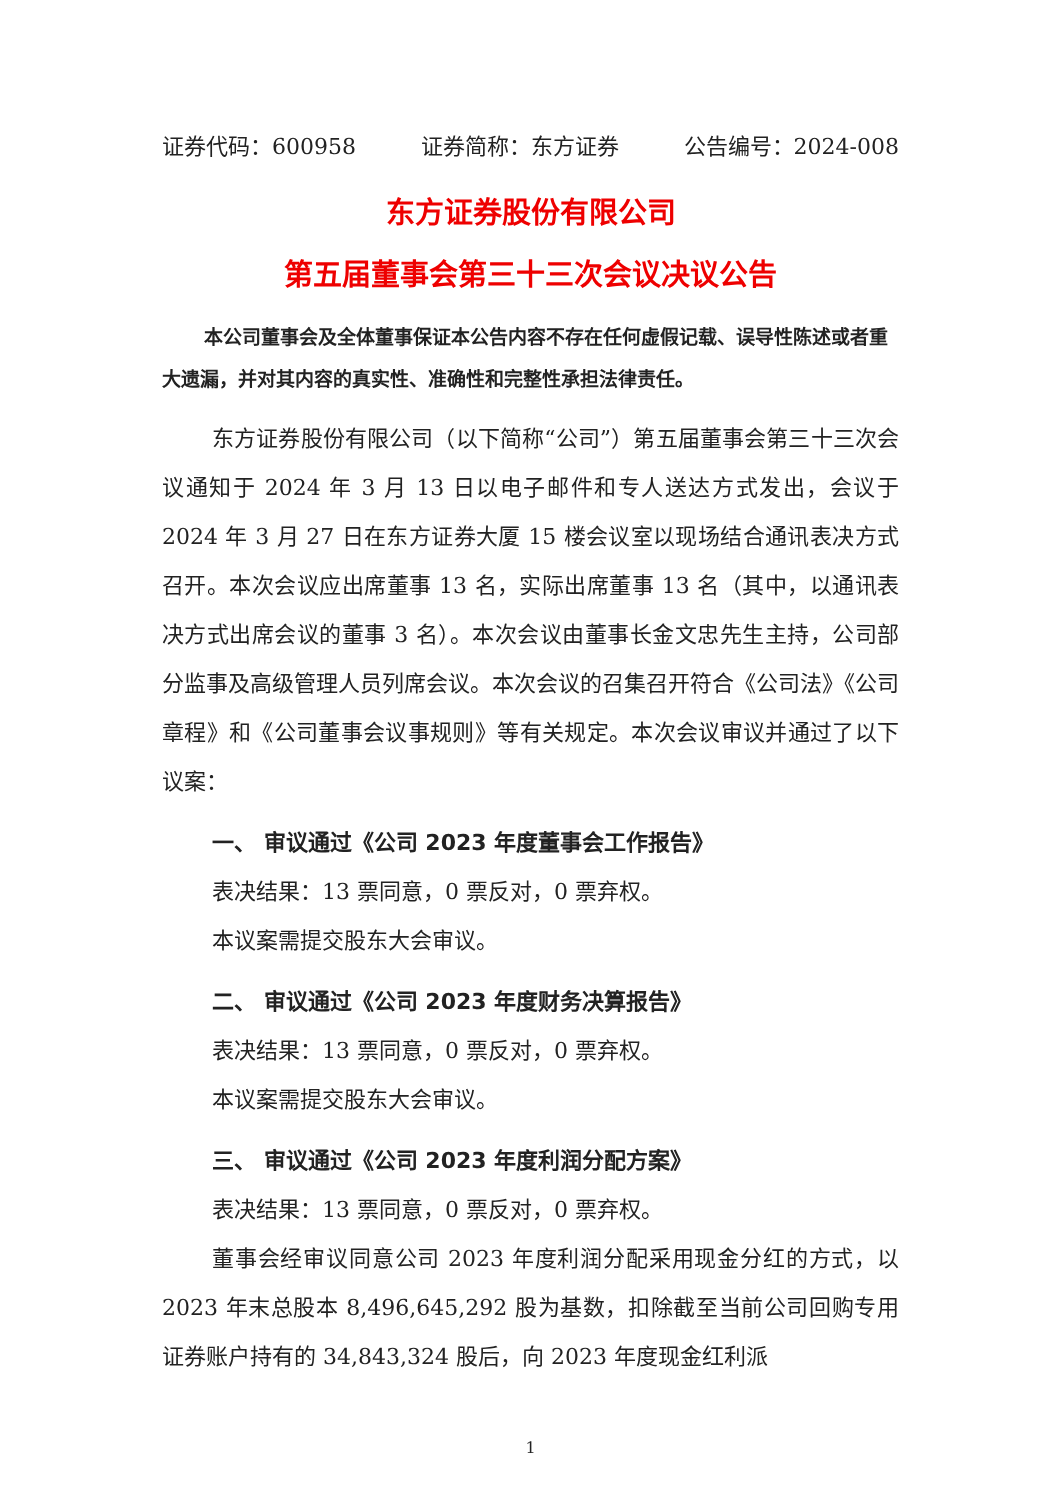证券代码：600958 证券简称：东方证券 公告编号：2024-008
东方证券股份有限公司
第五届董事会第三十三次会议决议公告
本公司董事会及全体董事保证本公告内容不存在任何虚假记载、误导性陈述或者重大遗漏，并对其内容的真实性、准确性和完整性承担法律责任。
东方证券股份有限公司（以下简称“公司”）第五届董事会第三十三次会议通知于 2024 年 3 月 13 日以电子邮件和专人送达方式发出，会议于 2024 年 3 月 27 日在东方证券大厦 15 楼会议室以现场结合通讯表决方式召开。本次会议应出席董事 13 名，实际出席董事 13 名（其中，以通讯表决方式出席会议的董事 3 名）。本次会议由董事长金文忠先生主持，公司部分监事及高级管理人员列席会议。本次会议的召集召开符合《公司法》《公司章程》和《公司董事会议事规则》等有关规定。本次会议审议并通过了以下议案：
一、 审议通过《公司 2023 年度董事会工作报告》
表决结果：13 票同意，0 票反对，0 票弃权。
本议案需提交股东大会审议。
二、 审议通过《公司 2023 年度财务决算报告》
表决结果：13 票同意，0 票反对，0 票弃权。
本议案需提交股东大会审议。
三、 审议通过《公司 2023 年度利润分配方案》
表决结果：13 票同意，0 票反对，0 票弃权。
董事会经审议同意公司 2023 年度利润分配采用现金分红的方式，以 2023 年末总股本 8,496,645,292 股为基数，扣除截至当前公司回购专用证券账户持有的 34,843,324 股后，向 2023 年度现金红利派
1